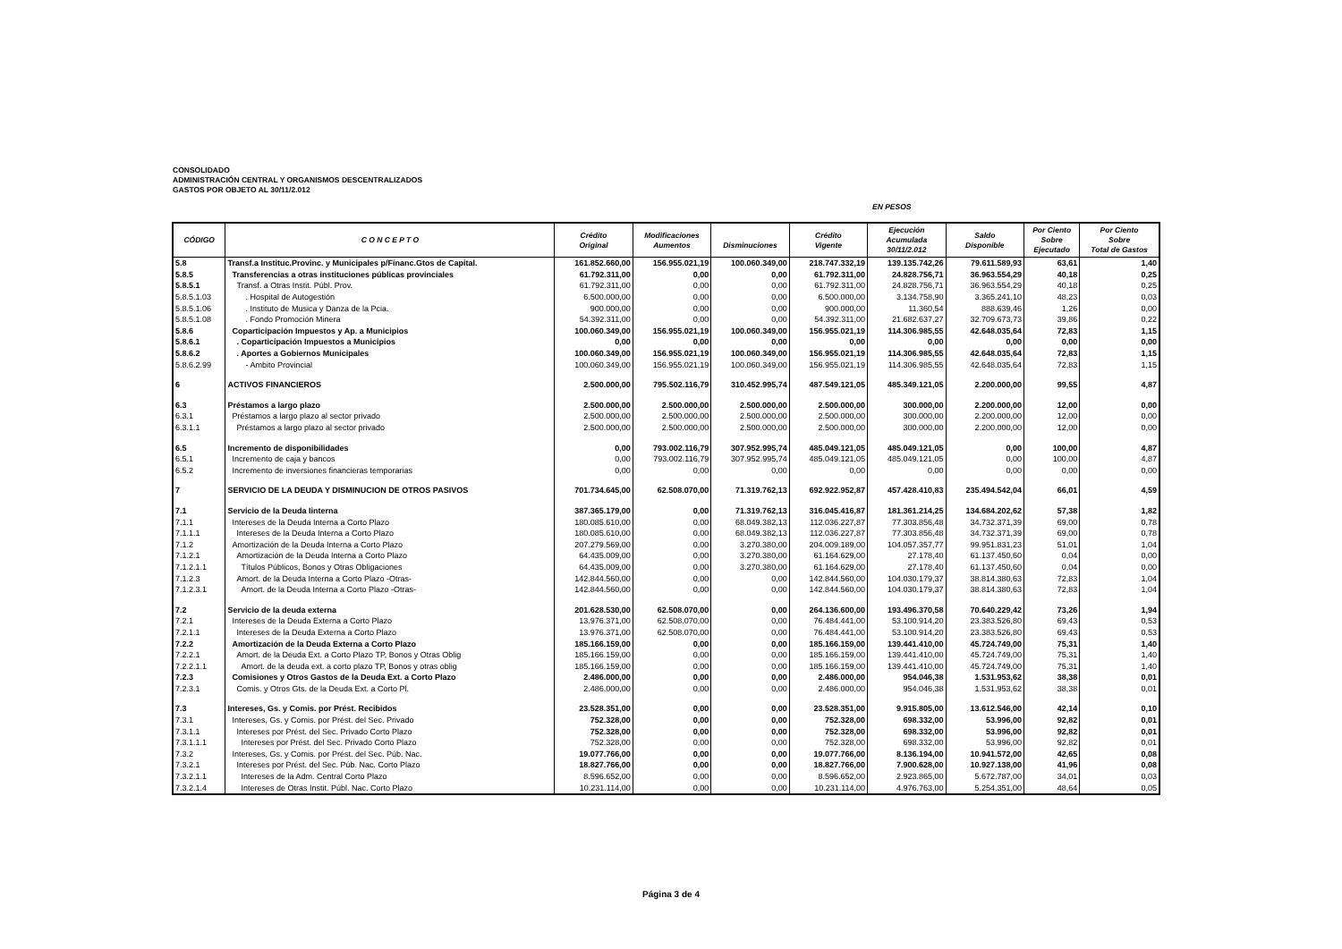CONSOLIDADO
ADMINISTRACIÓN CENTRAL Y ORGANISMOS DESCENTRALIZADOS
GASTOS POR OBJETO AL 30/11/2.012
EN PESOS
| CÓDIGO | C O N C E P T O | Crédito Original | Modificaciones Aumentos | Disminuciones | Crédito Vigente | Ejecución Acumulada 30/11/2.012 | Saldo Disponible | Por Ciento Sobre Ejecutado | Por Ciento Sobre Total de Gastos |
| --- | --- | --- | --- | --- | --- | --- | --- | --- | --- |
| 5.8 | Transf.a Instituc.Provinc. y Municipales p/Financ.Gtos de Capital. | 161.852.660,00 | 156.955.021,19 | 100.060.349,00 | 218.747.332,19 | 139.135.742,26 | 79.611.589,93 | 63,61 | 1,40 |
| 5.8.5 | Transferencias a otras instituciones públicas provinciales | 61.792.311,00 | 0,00 | 0,00 | 61.792.311,00 | 24.828.756,71 | 36.963.554,29 | 40,18 | 0,25 |
| 5.8.5.1 | Transf. a Otras Instit. Públ. Prov. | 61.792.311,00 | 0,00 | 0,00 | 61.792.311,00 | 24.828.756,71 | 36.963.554,29 | 40,18 | 0,25 |
| 5.8.5.1.03 | . Hospital de Autogestión | 6.500.000,00 | 0,00 | 0,00 | 6.500.000,00 | 3.134.758,90 | 3.365.241,10 | 48,23 | 0,03 |
| 5.8.5.1.06 | . Instituto de Musica y Danza de la Pcia. | 900.000,00 | 0,00 | 0,00 | 900.000,00 | 11.360,54 | 888.639,46 | 1,26 | 0,00 |
| 5.8.5.1.08 | . Fondo Promoción Minera | 54.392.311,00 | 0,00 | 0,00 | 54.392.311,00 | 21.682.637,27 | 32.709.673,73 | 39,86 | 0,22 |
| 5.8.6 | Coparticipación Impuestos y Ap. a Municipios | 100.060.349,00 | 156.955.021,19 | 100.060.349,00 | 156.955.021,19 | 114.306.985,55 | 42.648.035,64 | 72,83 | 1,15 |
| 5.8.6.1 | . Coparticipación Impuestos a Municipios | 0,00 | 0,00 | 0,00 | 0,00 | 0,00 | 0,00 | 0,00 | 0,00 |
| 5.8.6.2 | . Aportes a Gobiernos Municipales | 100.060.349,00 | 156.955.021,19 | 100.060.349,00 | 156.955.021,19 | 114.306.985,55 | 42.648.035,64 | 72,83 | 1,15 |
| 5.8.6.2.99 | - Ambito Provincial | 100.060.349,00 | 156.955.021,19 | 100.060.349,00 | 156.955.021,19 | 114.306.985,55 | 42.648.035,64 | 72,83 | 1,15 |
| 6 | ACTIVOS FINANCIEROS | 2.500.000,00 | 795.502.116,79 | 310.452.995,74 | 487.549.121,05 | 485.349.121,05 | 2.200.000,00 | 99,55 | 4,87 |
| 6.3 | Préstamos a largo plazo | 2.500.000,00 | 2.500.000,00 | 2.500.000,00 | 2.500.000,00 | 300.000,00 | 2.200.000,00 | 12,00 | 0,00 |
| 6.3.1 | Préstamos a largo plazo al sector privado | 2.500.000,00 | 2.500.000,00 | 2.500.000,00 | 2.500.000,00 | 300.000,00 | 2.200.000,00 | 12,00 | 0,00 |
| 6.3.1.1 | Préstamos a largo plazo al sector privado | 2.500.000,00 | 2.500.000,00 | 2.500.000,00 | 2.500.000,00 | 300.000,00 | 2.200.000,00 | 12,00 | 0,00 |
| 6.5 | Incremento de disponibilidades | 0,00 | 793.002.116,79 | 307.952.995,74 | 485.049.121,05 | 485.049.121,05 | 0,00 | 100,00 | 4,87 |
| 6.5.1 | Incremento de caja y bancos | 0,00 | 793.002.116,79 | 307.952.995,74 | 485.049.121,05 | 485.049.121,05 | 0,00 | 100,00 | 4,87 |
| 6.5.2 | Incremento de inversiones financieras temporarias | 0,00 | 0,00 | 0,00 | 0,00 | 0,00 | 0,00 | 0,00 | 0,00 |
| 7 | SERVICIO DE LA DEUDA Y DISMINUCION DE OTROS PASIVOS | 701.734.645,00 | 62.508.070,00 | 71.319.762,13 | 692.922.952,87 | 457.428.410,83 | 235.494.542,04 | 66,01 | 4,59 |
| 7.1 | Servicio de la Deuda Iinterna | 387.365.179,00 | 0,00 | 71.319.762,13 | 316.045.416,87 | 181.361.214,25 | 134.684.202,62 | 57,38 | 1,82 |
| 7.1.1 | Intereses de la Deuda Interna a Corto Plazo | 180.085.610,00 | 0,00 | 68.049.382,13 | 112.036.227,87 | 77.303.856,48 | 34.732.371,39 | 69,00 | 0,78 |
| 7.1.1.1 | Intereses de la Deuda Interna a Corto Plazo | 180.085.610,00 | 0,00 | 68.049.382,13 | 112.036.227,87 | 77.303.856,48 | 34.732.371,39 | 69,00 | 0,78 |
| 7.1.2 | Amortización de la Deuda Interna a Corto Plazo | 207.279.569,00 | 0,00 | 3.270.380,00 | 204.009.189,00 | 104.057.357,77 | 99.951.831,23 | 51,01 | 1,04 |
| 7.1.2.1 | Amortización de la Deuda Interna a Corto Plazo | 64.435.009,00 | 0,00 | 3.270.380,00 | 61.164.629,00 | 27.178,40 | 61.137.450,60 | 0,04 | 0,00 |
| 7.1.2.1.1 | Títulos Públicos, Bonos y Otras Obligaciones | 64.435.009,00 | 0,00 | 3.270.380,00 | 61.164.629,00 | 27.178,40 | 61.137.450,60 | 0,04 | 0,00 |
| 7.1.2.3 | Amort. de la Deuda Interna a Corto Plazo -Otras- | 142.844.560,00 | 0,00 | 0,00 | 142.844.560,00 | 104.030.179,37 | 38.814.380,63 | 72,83 | 1,04 |
| 7.1.2.3.1 | Amort. de la Deuda Interna a Corto Plazo -Otras- | 142.844.560,00 | 0,00 | 0,00 | 142.844.560,00 | 104.030.179,37 | 38.814.380,63 | 72,83 | 1,04 |
| 7.2 | Servicio de la deuda externa | 201.628.530,00 | 62.508.070,00 | 0,00 | 264.136.600,00 | 193.496.370,58 | 70.640.229,42 | 73,26 | 1,94 |
| 7.2.1 | Intereses de la Deuda Externa a Corto Plazo | 13.976.371,00 | 62.508.070,00 | 0,00 | 76.484.441,00 | 53.100.914,20 | 23.383.526,80 | 69,43 | 0,53 |
| 7.2.1.1 | Intereses de la Deuda Externa a Corto Plazo | 13.976.371,00 | 62.508.070,00 | 0,00 | 76.484.441,00 | 53.100.914,20 | 23.383.526,80 | 69,43 | 0,53 |
| 7.2.2 | Amortización de la Deuda Externa a Corto Plazo | 185.166.159,00 | 0,00 | 0,00 | 185.166.159,00 | 139.441.410,00 | 45.724.749,00 | 75,31 | 1,40 |
| 7.2.2.1 | Amort. de la Deuda Ext. a Corto Plazo TP, Bonos y Otras Oblig | 185.166.159,00 | 0,00 | 0,00 | 185.166.159,00 | 139.441.410,00 | 45.724.749,00 | 75,31 | 1,40 |
| 7.2.2.1.1 | Amort. de la deuda ext. a corto plazo TP, Bonos y otras oblig | 185.166.159,00 | 0,00 | 0,00 | 185.166.159,00 | 139.441.410,00 | 45.724.749,00 | 75,31 | 1,40 |
| 7.2.3 | Comisiones y Otros Gastos de la Deuda Ext. a Corto Plazo | 2.486.000,00 | 0,00 | 0,00 | 2.486.000,00 | 954.046,38 | 1.531.953,62 | 38,38 | 0,01 |
| 7.2.3.1 | Comis. y Otros Gts. de la Deuda Ext. a Corto Pl. | 2.486.000,00 | 0,00 | 0,00 | 2.486.000,00 | 954.046,38 | 1.531.953,62 | 38,38 | 0,01 |
| 7.3 | Intereses, Gs. y Comis. por Prést. Recibidos | 23.528.351,00 | 0,00 | 0,00 | 23.528.351,00 | 9.915.805,00 | 13.612.546,00 | 42,14 | 0,10 |
| 7.3.1 | Intereses, Gs. y Comis. por Prést. del Sec. Privado | 752.328,00 | 0,00 | 0,00 | 752.328,00 | 698.332,00 | 53.996,00 | 92,82 | 0,01 |
| 7.3.1.1 | Intereses por Prést. del Sec. Privado Corto Plazo | 752.328,00 | 0,00 | 0,00 | 752.328,00 | 698.332,00 | 53.996,00 | 92,82 | 0,01 |
| 7.3.1.1.1 | Intereses por Prést. del Sec. Privado Corto Plazo | 752.328,00 | 0,00 | 0,00 | 752.328,00 | 698.332,00 | 53.996,00 | 92,82 | 0,01 |
| 7.3.2 | Intereses, Gs. y Comis. por Prést. del Sec. Púb. Nac. | 19.077.766,00 | 0,00 | 0,00 | 19.077.766,00 | 8.136.194,00 | 10.941.572,00 | 42,65 | 0,08 |
| 7.3.2.1 | Intereses por Prést. del Sec. Púb. Nac. Corto Plazo | 18.827.766,00 | 0,00 | 0,00 | 18.827.766,00 | 7.900.628,00 | 10.927.138,00 | 41,96 | 0,08 |
| 7.3.2.1.1 | Intereses de la Adm. Central Corto Plazo | 8.596.652,00 | 0,00 | 0,00 | 8.596.652,00 | 2.923.865,00 | 5.672.787,00 | 34,01 | 0,03 |
| 7.3.2.1.4 | Intereses de Otras Instit. Públ. Nac. Corto Plazo | 10.231.114,00 | 0,00 | 0,00 | 10.231.114,00 | 4.976.763,00 | 5.254.351,00 | 48,64 | 0,05 |
Página 3 de 4